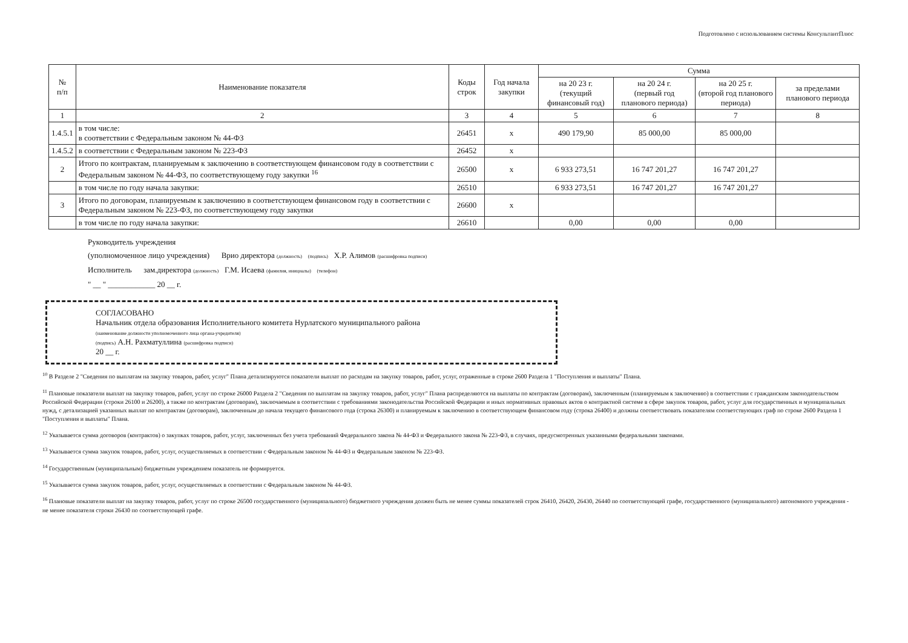Подготовлено с использованием системы КонсультантПлюс
| № п/п | Наименование показателя | Коды строк | Год начала закупки | Сумма | | | |
| --- | --- | --- | --- | --- | --- | --- | --- |
| | | | | на 20 23 г. (текущий финансовый год) | на 20 24 г. (первый год планового периода) | на 20 25 г. (второй год планового периода) | за пределами планового периода |
| 1 | 2 | 3 | 4 | 5 | 6 | 7 | 8 |
| 1.4.5.1 | в том числе: в соответствии с Федеральным законом № 44-ФЗ | 26451 | х | 490 179,90 | 85 000,00 | 85 000,00 | |
| 1.4.5.2 | в соответствии с Федеральным законом № 223-ФЗ | 26452 | х | | | | |
| 2 | Итого по контрактам, планируемым к заключению в соответствующем финансовом году в соответствии с Федеральным законом № 44-ФЗ, по соответствующему году закупки <sup>16</sup> | 26500 | х | 6 933 273,51 | 16 747 201,27 | 16 747 201,27 | |
| | в том числе по году начала закупки: | 26510 | | 6 933 273,51 | 16 747 201,27 | 16 747 201,27 | |
| 3 | Итого по договорам, планируемым к заключению в соответствующем финансовом году в соответствии с Федеральным законом № 223-ФЗ, по соответствующему году закупки | 26600 | х | | | | |
| | в том числе по году начала закупки: | 26610 | | 0,00 | 0,00 | 0,00 | |
Руководитель учреждения
(уполномоченное лицо учреждения) Врио директора (должность) (подпись) Х.Р. Алимов (расшифровка подписи)
Исполнитель зам.директора (должность) Г.М. Исаева (фамилия, инициалы) (телефон)
" __ " ____________ 20 __ г.
СОГЛАСОВАНО
Начальник отдела образования Исполнительного комитета Нурлатского муниципального района
(наименование должности уполномоченного лица органа-учредителя)
(подпись) А.Н. Рахматуллина (расшифровка подписи)
20 __ г.
<sup>10</sup> В Разделе 2 "Сведения по выплатам на закупку товаров, работ, услуг" Плана детализируются показатели выплат по расходам на закупку товаров, работ, услуг, отраженные в строке 2600 Раздела 1 "Поступления и выплаты" Плана.
<sup>11</sup> Плановые показатели выплат на закупку товаров, работ, услуг по строке 26000 Раздела 2 "Сведения по выплатам на закупку товаров, работ, услуг" Плана распределяются на выплаты по контрактам (договорам), заключенным (планируемым к заключению) в соответствии с гражданским законодательством Российской Федерации (строки 26100 и 26200), а также по контрактам (договорам), заключаемым в соответствии с требованиями законодательства Российской Федерации и иных нормативных правовых актов о контрактной системе в сфере закупок товаров, работ, услуг для государственных и муниципальных нужд, с детализацией указанных выплат по контрактам (договорам), заключенным до начала текущего финансового года (строка 26300) и планируемым к заключению в соответствующем финансовом году (строка 26400) и должны соответствовать показателям соответствующих граф по строке 2600 Раздела 1 "Поступления и выплаты" Плана.
<sup>12</sup> Указывается сумма договоров (контрактов) о закупках товаров, работ, услуг, заключенных без учета требований Федерального закона № 44-ФЗ и Федерального закона № 223-ФЗ, в случаях, предусмотренных указанными федеральными законами.
<sup>13</sup> Указывается сумма закупок товаров, работ, услуг, осуществляемых в соответствии с Федеральным законом № 44-ФЗ и Федеральным законом № 223-ФЗ.
<sup>14</sup> Государственным (муниципальным) бюджетным учреждением показатель не формируется.
<sup>15</sup> Указывается сумма закупок товаров, работ, услуг, осуществляемых в соответствии с Федеральным законом № 44-ФЗ.
<sup>16</sup> Плановые показатели выплат на закупку товаров, работ, услуг по строке 26500 государственного (муниципального) бюджетного учреждения должен быть не менее суммы показателей строк 26410, 26420, 26430, 26440 по соответствующей графе, государственного (муниципального) автономного учреждения - не менее показателя строки 26430 по соответствующей графе.